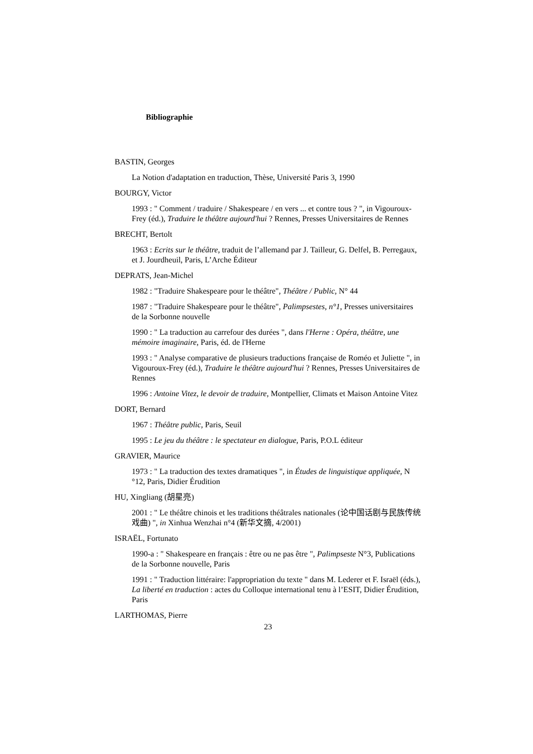Bibliographie
BASTIN, Georges
La Notion d'adaptation en traduction, Thèse, Université Paris 3, 1990
BOURGY, Victor
1993 : " Comment / traduire / Shakespeare / en vers ... et contre tous ? ", in Vigouroux-Frey (éd.), Traduire le théâtre aujourd'hui ? Rennes, Presses Universitaires de Rennes
BRECHT, Bertolt
1963 : Ecrits sur le théâtre, traduit de l’allemand par J. Tailleur, G. Delfel, B. Perregaux, et J. Jourdheuil, Paris, L’Arche Éditeur
DEPRATS, Jean-Michel
1982 : "Traduire Shakespeare pour le théâtre", Théâtre / Public, N° 44
1987 : "Traduire Shakespeare pour le théâtre", Palimpsestes, n°1, Presses universitaires de la Sorbonne nouvelle
1990 : " La traduction au carrefour des durées ", dans l'Herne : Opéra, théâtre, une mémoire imaginaire, Paris, éd. de l'Herne
1993 : " Analyse comparative de plusieurs traductions française de Roméo et Juliette ", in Vigouroux-Frey (éd.), Traduire le théâtre aujourd'hui ? Rennes, Presses Universitaires de Rennes
1996 : Antoine Vitez, le devoir de traduire, Montpellier, Climats et Maison Antoine Vitez
DORT, Bernard
1967 : Théâtre public, Paris, Seuil
1995 : Le jeu du théâtre : le spectateur en dialogue, Paris, P.O.L éditeur
GRAVIER, Maurice
1973 : " La traduction des textes dramatiques ", in Études de linguistique appliquée, N °12, Paris, Didier Érudition
HU, Xingliang (胡星亮)
2001 : " Le théâtre chinois et les traditions théâtrales nationales (论中国话剧与民族传统戏曲) ", in Xinhua Wenzhai n°4 (新华文摘, 4/2001)
ISRAËL, Fortunato
1990-a : " Shakespeare en français : être ou ne pas être ", Palimpseste N°3, Publications de la Sorbonne nouvelle, Paris
1991 : " Traduction littéraire: l'appropriation du texte " dans M. Lederer et F. Israël (éds.), La liberté en traduction : actes du Colloque international tenu à l’ESIT, Didier Érudition, Paris
LARTHOMAS, Pierre
23